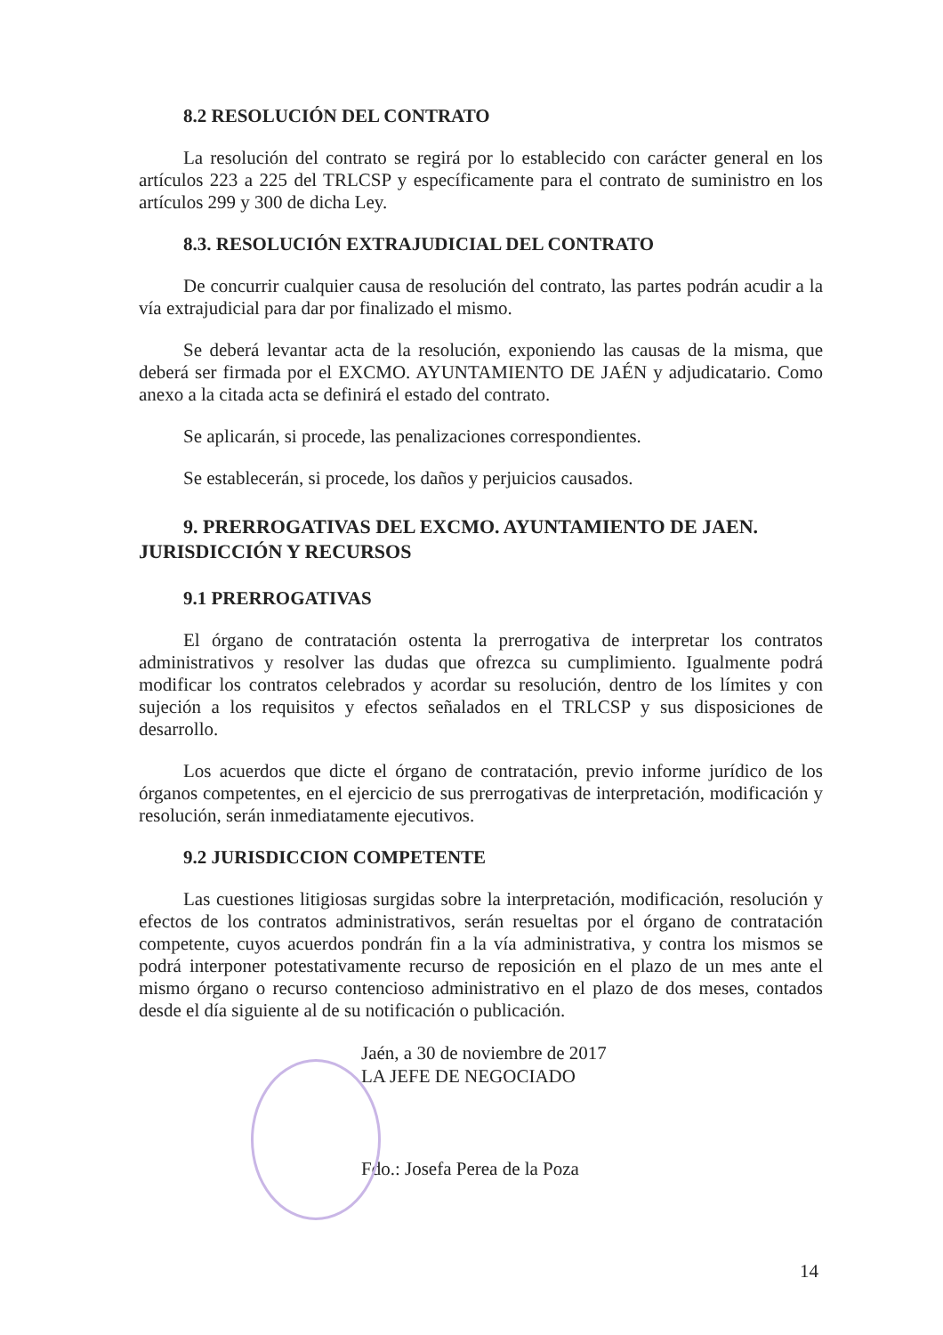8.2 RESOLUCIÓN DEL CONTRATO
La resolución del contrato se regirá por lo establecido con carácter general en los artículos 223 a 225 del TRLCSP y específicamente para el contrato de suministro en los artículos 299 y 300 de dicha Ley.
8.3. RESOLUCIÓN EXTRAJUDICIAL DEL CONTRATO
De concurrir cualquier causa de resolución del contrato, las partes podrán acudir a la vía extrajudicial para dar por finalizado el mismo.
Se deberá levantar acta de la resolución, exponiendo las causas de la misma, que deberá ser firmada por el EXCMO. AYUNTAMIENTO DE JAÉN y adjudicatario. Como anexo a la citada acta se definirá el estado del contrato.
Se aplicarán, si procede, las penalizaciones correspondientes.
Se establecerán, si procede, los daños y perjuicios causados.
9. PRERROGATIVAS DEL EXCMO. AYUNTAMIENTO DE JAEN. JURISDICCIÓN Y RECURSOS
9.1 PRERROGATIVAS
El órgano de contratación ostenta la prerrogativa de interpretar los contratos administrativos y resolver las dudas que ofrezca su cumplimiento. Igualmente podrá modificar los contratos celebrados y acordar su resolución, dentro de los límites y con sujeción a los requisitos y efectos señalados en el TRLCSP y sus disposiciones de desarrollo.
Los acuerdos que dicte el órgano de contratación, previo informe jurídico de los órganos competentes, en el ejercicio de sus prerrogativas de interpretación, modificación y resolución, serán inmediatamente ejecutivos.
9.2 JURISDICCION COMPETENTE
Las cuestiones litigiosas surgidas sobre la interpretación, modificación, resolución y efectos de los contratos administrativos, serán resueltas por el órgano de contratación competente, cuyos acuerdos pondrán fin a la vía administrativa, y contra los mismos se podrá interponer potestativamente recurso de reposición en el plazo de un mes ante el mismo órgano o recurso contencioso administrativo en el plazo de dos meses, contados desde el día siguiente al de su notificación o publicación.
Jaén, a 30 de noviembre de 2017
LA JEFE DE NEGOCIADO
Fdo.: Josefa Perea de la Poza
14